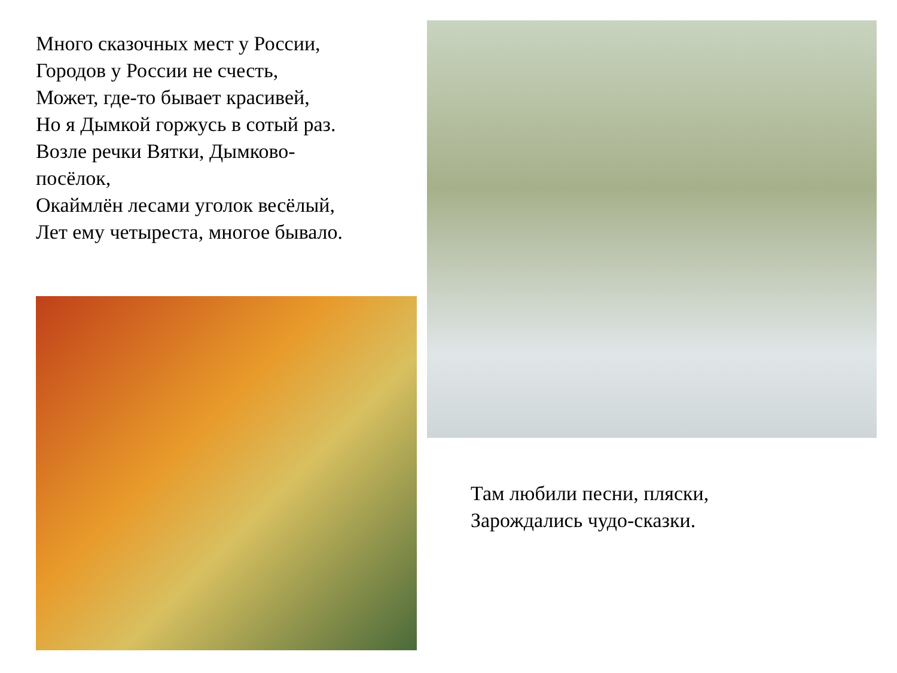Много сказочных мест у России,
Городов у России не счесть,
Может, где-то бывает красивей,
Но я Дымкой горжусь в сотый раз.
Возле речки Вятки, Дымково-
посёлок,
Окаймлён лесами уголок весёлый,
Лет ему четыреста, многое бывало.
Там любили песни, пляски,
Зарождались чудо-сказки.